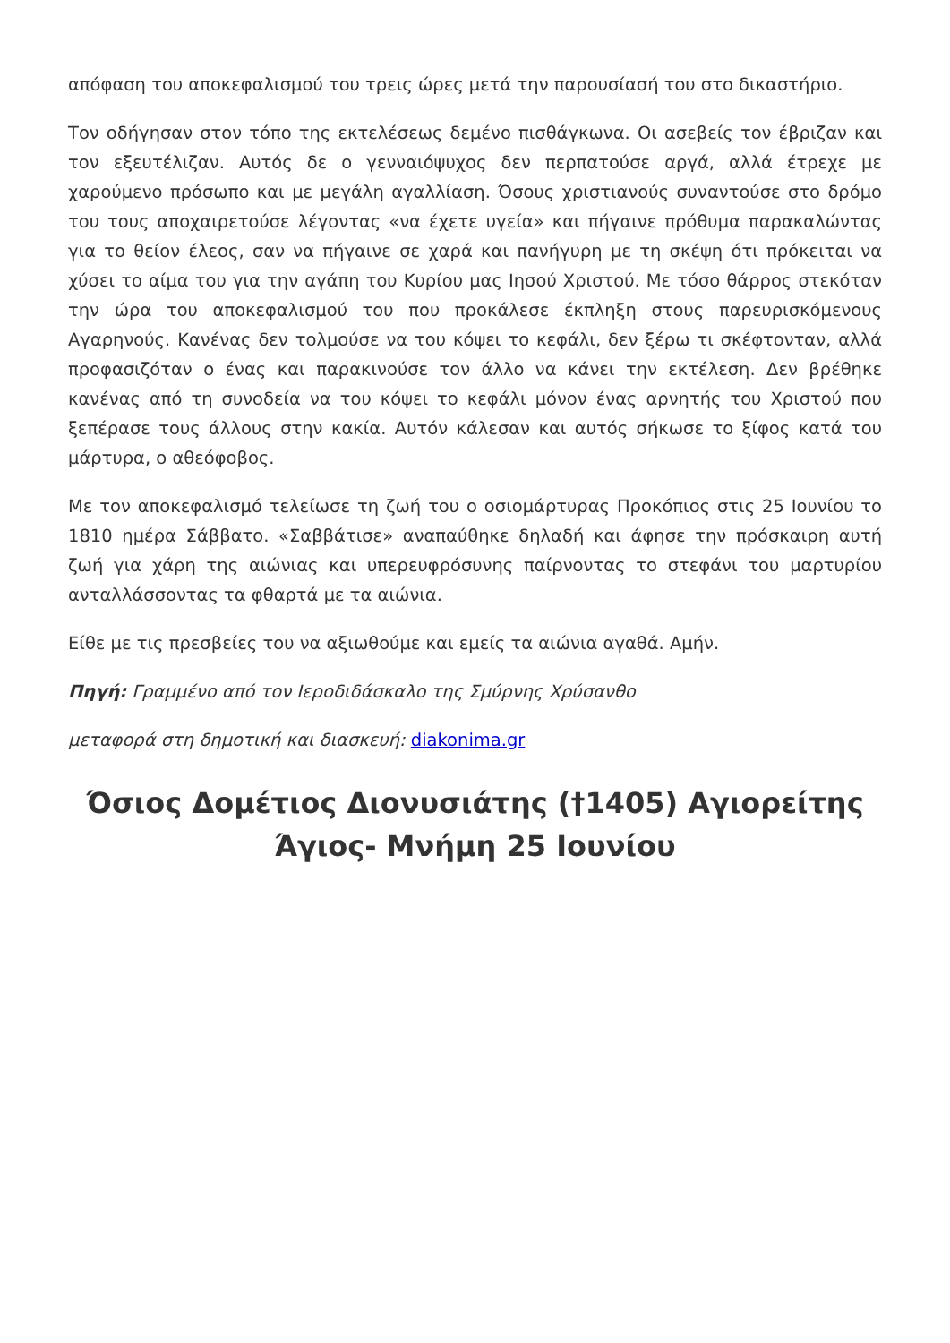απόφαση του αποκεφαλισμού του τρεις ώρες μετά την παρουσίασή του στο δικαστήριο.
Τον οδήγησαν στον τόπο της εκτελέσεως δεμένο πισθάγκωνα. Οι ασεβείς τον έβριζαν και τον εξευτέλιζαν. Αυτός δε ο γενναιόψυχος δεν περπατούσε αργά, αλλά έτρεχε με χαρούμενο πρόσωπο και με μεγάλη αγαλλίαση. Όσους χριστιανούς συναντούσε στο δρόμο του τους αποχαιρετούσε λέγοντας «να έχετε υγεία» και πήγαινε πρόθυμα παρακαλώντας για το θείον έλεος, σαν να πήγαινε σε χαρά και πανήγυρη με τη σκέψη ότι πρόκειται να χύσει το αίμα του για την αγάπη του Κυρίου μας Ιησού Χριστού. Με τόσο θάρρος στεκόταν την ώρα του αποκεφαλισμού του που προκάλεσε έκπληξη στους παρευρισκόμενους Αγαρηνούς. Κανένας δεν τολμούσε να του κόψει το κεφάλι, δεν ξέρω τι σκέφτονταν, αλλά προφασιζόταν ο ένας και παρακινούσε τον άλλο να κάνει την εκτέλεση. Δεν βρέθηκε κανένας από τη συνοδεία να του κόψει το κεφάλι μόνον ένας αρνητής του Χριστού που ξεπέρασε τους άλλους στην κακία. Αυτόν κάλεσαν και αυτός σήκωσε το ξίφος κατά του μάρτυρα, ο αθεόφοβος.
Με τον αποκεφαλισμό τελείωσε τη ζωή του ο οσιομάρτυρας Προκόπιος στις 25 Ιουνίου το 1810 ημέρα Σάββατο. «Σαββάτισε» αναπαύθηκε δηλαδή και άφησε την πρόσκαιρη αυτή ζωή για χάρη της αιώνιας και υπερευφρόσυνης παίρνοντας το στεφάνι του μαρτυρίου ανταλλάσσοντας τα φθαρτά με τα αιώνια.
Είθε με τις πρεσβείες του να αξιωθούμε και εμείς τα αιώνια αγαθά. Αμήν.
Πηγή: Γραμμένο από τον Ιεροδιδάσκαλο της Σμύρνης Χρύσανθο
μεταφορά στη δημοτική και διασκευή: diakonima.gr
Όσιος Δομέτιος Διονυσιάτης (†1405) Αγιορείτης Άγιος- Μνήμη 25 Ιουνίου